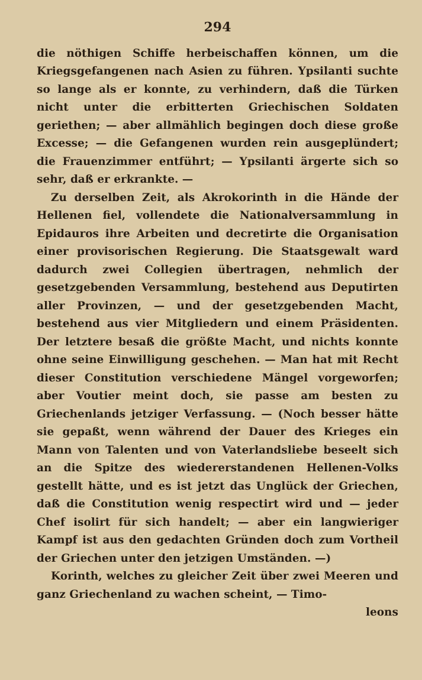294
die nöthigen Schiffe herbeischaffen können, um die Kriegsgefangenen nach Asien zu führen. Ypsilanti suchte so lange als er konnte, zu verhindern, daß die Türken nicht unter die erbitterten Griechischen Soldaten geriethen; — aber allmählich begingen doch diese große Excesse; — die Gefangenen wurden rein ausgeplündert; die Frauenzimmer entführt; — Ypsilanti ärgerte sich so sehr, daß er erkrankte. —
Zu derselben Zeit, als Akrokorinth in die Hände der Hellenen fiel, vollendete die Nationalversammlung in Epidauros ihre Arbeiten und decretirte die Organisation einer provisorischen Regierung. Die Staatsgewalt ward dadurch zwei Collegien übertragen, nehmlich der gesetzgebenden Versammlung, bestehend aus Deputirten aller Provinzen, — und der gesetzgebenden Macht, bestehend aus vier Mitgliedern und einem Präsidenten. Der letztere besaß die größte Macht, und nichts konnte ohne seine Einwilligung geschehen. — Man hat mit Recht dieser Constitution verschiedene Mängel vorgeworfen; aber Voutier meint doch, sie passe am besten zu Griechenlands jetziger Verfassung. — (Noch besser hätte sie gepaßt, wenn während der Dauer des Krieges ein Mann von Talenten und von Vaterlandsliebe beseelt sich an die Spitze des wiedererstandenen Hellenen-Volks gestellt hätte, und es ist jetzt das Unglück der Griechen, daß die Constitution wenig respectirt wird und — jeder Chef isolirt für sich handelt; — aber ein langwieriger Kampf ist aus den gedachten Gründen doch zum Vortheil der Griechen unter den jetzigen Umständen. —)
Korinth, welches zu gleicher Zeit über zwei Meeren und ganz Griechenland zu wachen scheint, — Timo-
leons